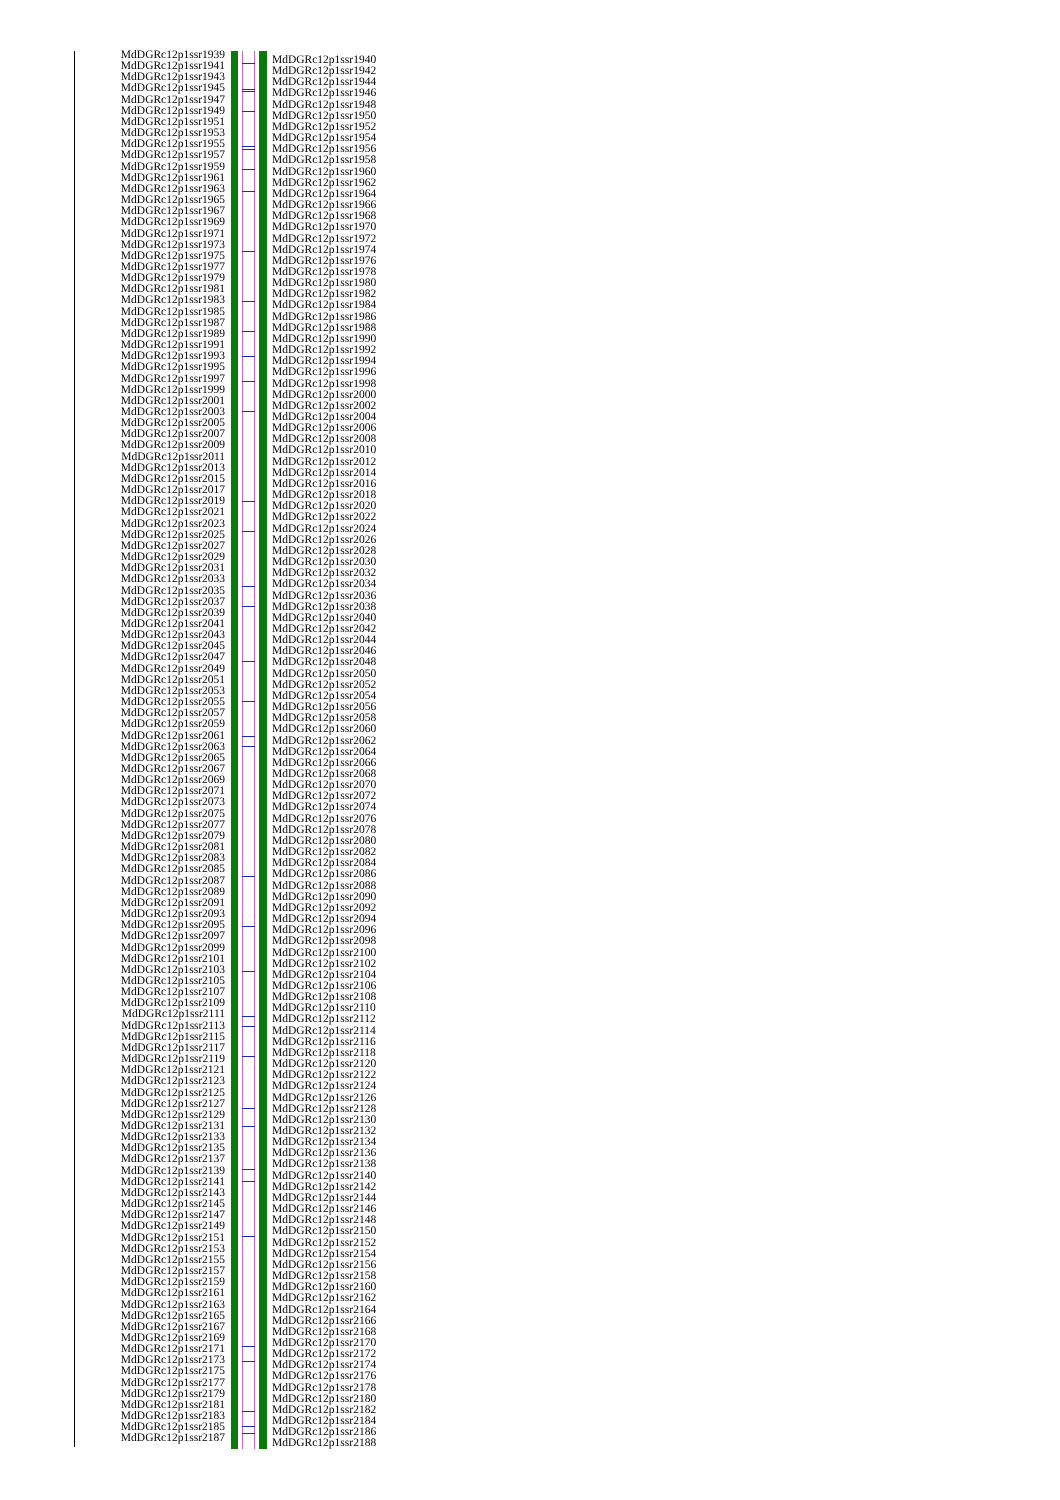MdDGRc12p1ssr1939
MdDGRc12p1ssr1941
MdDGRc12p1ssr1943
MdDGRc12p1ssr1945
MdDGRc12p1ssr1947
MdDGRc12p1ssr1949
MdDGRc12p1ssr1951
MdDGRc12p1ssr1953
MdDGRc12p1ssr1955
MdDGRc12p1ssr1957
MdDGRc12p1ssr1959
MdDGRc12p1ssr1961
MdDGRc12p1ssr1963
MdDGRc12p1ssr1965
MdDGRc12p1ssr1967
MdDGRc12p1ssr1969
MdDGRc12p1ssr1971
MdDGRc12p1ssr1973
MdDGRc12p1ssr1975
MdDGRc12p1ssr1977
MdDGRc12p1ssr1979
MdDGRc12p1ssr1981
MdDGRc12p1ssr1983
MdDGRc12p1ssr1985
MdDGRc12p1ssr1987
MdDGRc12p1ssr1989
MdDGRc12p1ssr1991
MdDGRc12p1ssr1993
MdDGRc12p1ssr1995
MdDGRc12p1ssr1997
MdDGRc12p1ssr1999
MdDGRc12p1ssr2001
MdDGRc12p1ssr2003
MdDGRc12p1ssr2005
MdDGRc12p1ssr2007
MdDGRc12p1ssr2009
MdDGRc12p1ssr2011
MdDGRc12p1ssr2013
MdDGRc12p1ssr2015
MdDGRc12p1ssr2017
MdDGRc12p1ssr2019
MdDGRc12p1ssr2021
MdDGRc12p1ssr2023
MdDGRc12p1ssr2025
MdDGRc12p1ssr2027
MdDGRc12p1ssr2029
MdDGRc12p1ssr2031
MdDGRc12p1ssr2033
MdDGRc12p1ssr2035
MdDGRc12p1ssr2037
MdDGRc12p1ssr2039
MdDGRc12p1ssr2041
MdDGRc12p1ssr2043
MdDGRc12p1ssr2045
MdDGRc12p1ssr2047
MdDGRc12p1ssr2049
MdDGRc12p1ssr2051
MdDGRc12p1ssr2053
MdDGRc12p1ssr2055
MdDGRc12p1ssr2057
MdDGRc12p1ssr2059
MdDGRc12p1ssr2061
MdDGRc12p1ssr2063
MdDGRc12p1ssr2065
MdDGRc12p1ssr2067
MdDGRc12p1ssr2069
MdDGRc12p1ssr2071
MdDGRc12p1ssr2073
MdDGRc12p1ssr2075
MdDGRc12p1ssr2077
MdDGRc12p1ssr2079
MdDGRc12p1ssr2081
MdDGRc12p1ssr2083
MdDGRc12p1ssr2085
MdDGRc12p1ssr2087
MdDGRc12p1ssr2089
MdDGRc12p1ssr2091
MdDGRc12p1ssr2093
MdDGRc12p1ssr2095
MdDGRc12p1ssr2097
MdDGRc12p1ssr2099
MdDGRc12p1ssr2101
MdDGRc12p1ssr2103
MdDGRc12p1ssr2105
MdDGRc12p1ssr2107
MdDGRc12p1ssr2109
MdDGRc12p1ssr2111
MdDGRc12p1ssr2113
MdDGRc12p1ssr2115
MdDGRc12p1ssr2117
MdDGRc12p1ssr2119
MdDGRc12p1ssr2121
MdDGRc12p1ssr2123
MdDGRc12p1ssr2125
MdDGRc12p1ssr2127
MdDGRc12p1ssr2129
MdDGRc12p1ssr2131
MdDGRc12p1ssr2133
MdDGRc12p1ssr2135
MdDGRc12p1ssr2137
MdDGRc12p1ssr2139
MdDGRc12p1ssr2141
MdDGRc12p1ssr2143
MdDGRc12p1ssr2145
MdDGRc12p1ssr2147
MdDGRc12p1ssr2149
MdDGRc12p1ssr2151
MdDGRc12p1ssr2153
MdDGRc12p1ssr2155
MdDGRc12p1ssr2157
MdDGRc12p1ssr2159
MdDGRc12p1ssr2161
MdDGRc12p1ssr2163
MdDGRc12p1ssr2165
MdDGRc12p1ssr2167
MdDGRc12p1ssr2169
MdDGRc12p1ssr2171
MdDGRc12p1ssr2173
MdDGRc12p1ssr2175
MdDGRc12p1ssr2177
MdDGRc12p1ssr2179
MdDGRc12p1ssr2181
MdDGRc12p1ssr2183
MdDGRc12p1ssr2185
MdDGRc12p1ssr2187
MdDGRc12p1ssr1940
MdDGRc12p1ssr1942
MdDGRc12p1ssr1944
MdDGRc12p1ssr1946
MdDGRc12p1ssr1948
MdDGRc12p1ssr1950
MdDGRc12p1ssr1952
MdDGRc12p1ssr1954
MdDGRc12p1ssr1956
MdDGRc12p1ssr1958
MdDGRc12p1ssr1960
MdDGRc12p1ssr1962
MdDGRc12p1ssr1964
MdDGRc12p1ssr1966
MdDGRc12p1ssr1968
MdDGRc12p1ssr1970
MdDGRc12p1ssr1972
MdDGRc12p1ssr1974
MdDGRc12p1ssr1976
MdDGRc12p1ssr1978
MdDGRc12p1ssr1980
MdDGRc12p1ssr1982
MdDGRc12p1ssr1984
MdDGRc12p1ssr1986
MdDGRc12p1ssr1988
MdDGRc12p1ssr1990
MdDGRc12p1ssr1992
MdDGRc12p1ssr1994
MdDGRc12p1ssr1996
MdDGRc12p1ssr1998
MdDGRc12p1ssr2000
MdDGRc12p1ssr2002
MdDGRc12p1ssr2004
MdDGRc12p1ssr2006
MdDGRc12p1ssr2008
MdDGRc12p1ssr2010
MdDGRc12p1ssr2012
MdDGRc12p1ssr2014
MdDGRc12p1ssr2016
MdDGRc12p1ssr2018
MdDGRc12p1ssr2020
MdDGRc12p1ssr2022
MdDGRc12p1ssr2024
MdDGRc12p1ssr2026
MdDGRc12p1ssr2028
MdDGRc12p1ssr2030
MdDGRc12p1ssr2032
MdDGRc12p1ssr2034
MdDGRc12p1ssr2036
MdDGRc12p1ssr2038
MdDGRc12p1ssr2040
MdDGRc12p1ssr2042
MdDGRc12p1ssr2044
MdDGRc12p1ssr2046
MdDGRc12p1ssr2048
MdDGRc12p1ssr2050
MdDGRc12p1ssr2052
MdDGRc12p1ssr2054
MdDGRc12p1ssr2056
MdDGRc12p1ssr2058
MdDGRc12p1ssr2060
MdDGRc12p1ssr2062
MdDGRc12p1ssr2064
MdDGRc12p1ssr2066
MdDGRc12p1ssr2068
MdDGRc12p1ssr2070
MdDGRc12p1ssr2072
MdDGRc12p1ssr2074
MdDGRc12p1ssr2076
MdDGRc12p1ssr2078
MdDGRc12p1ssr2080
MdDGRc12p1ssr2082
MdDGRc12p1ssr2084
MdDGRc12p1ssr2086
MdDGRc12p1ssr2088
MdDGRc12p1ssr2090
MdDGRc12p1ssr2092
MdDGRc12p1ssr2094
MdDGRc12p1ssr2096
MdDGRc12p1ssr2098
MdDGRc12p1ssr2100
MdDGRc12p1ssr2102
MdDGRc12p1ssr2104
MdDGRc12p1ssr2106
MdDGRc12p1ssr2108
MdDGRc12p1ssr2110
MdDGRc12p1ssr2112
MdDGRc12p1ssr2114
MdDGRc12p1ssr2116
MdDGRc12p1ssr2118
MdDGRc12p1ssr2120
MdDGRc12p1ssr2122
MdDGRc12p1ssr2124
MdDGRc12p1ssr2126
MdDGRc12p1ssr2128
MdDGRc12p1ssr2130
MdDGRc12p1ssr2132
MdDGRc12p1ssr2134
MdDGRc12p1ssr2136
MdDGRc12p1ssr2138
MdDGRc12p1ssr2140
MdDGRc12p1ssr2142
MdDGRc12p1ssr2144
MdDGRc12p1ssr2146
MdDGRc12p1ssr2148
MdDGRc12p1ssr2150
MdDGRc12p1ssr2152
MdDGRc12p1ssr2154
MdDGRc12p1ssr2156
MdDGRc12p1ssr2158
MdDGRc12p1ssr2160
MdDGRc12p1ssr2162
MdDGRc12p1ssr2164
MdDGRc12p1ssr2166
MdDGRc12p1ssr2168
MdDGRc12p1ssr2170
MdDGRc12p1ssr2172
MdDGRc12p1ssr2174
MdDGRc12p1ssr2176
MdDGRc12p1ssr2178
MdDGRc12p1ssr2180
MdDGRc12p1ssr2182
MdDGRc12p1ssr2184
MdDGRc12p1ssr2186
MdDGRc12p1ssr2188